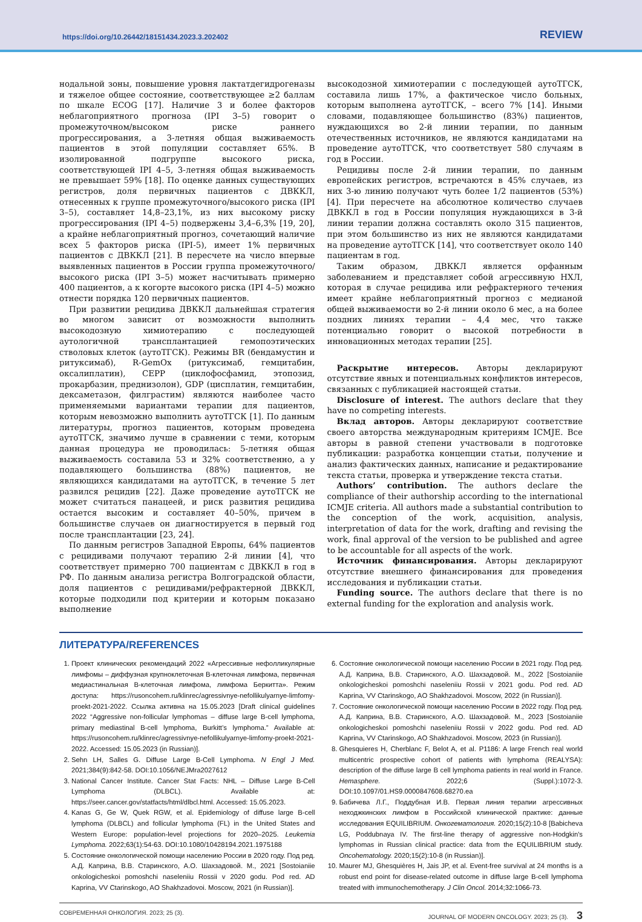https://doi.org/10.26442/18151434.2023.3.202402 REVIEW
нодальной зоны, повышение уровня лактатдегидрогеназы и тяжелое общее состояние, соответствующее ≥2 баллам по шкале ECOG [17]. Наличие 3 и более факторов неблагоприятного прогноза (IPI 3–5) говорит о промежуточном/высоком риске раннего прогрессирования, а 3-летняя общая выживаемость пациентов в этой популяции составляет 65%. В изолированной подгруппе высокого риска, соответствующей IPI 4–5, 3-летняя общая выживаемость не превышает 59% [18]. По оценке данных существующих регистров, доля первичных пациентов с ДВККЛ, отнесенных к группе промежуточного/высокого риска (IPI 3–5), составляет 14,8–23,1%, из них высокому риску прогрессирования (IPI 4–5) подвержены 3,4–6,3% [19, 20], а крайне неблагоприятный прогноз, сочетающий наличие всех 5 факторов риска (IPI-5), имеет 1% первичных пациентов с ДВККЛ [21]. В пересчете на число впервые выявленных пациентов в России группа промежуточного/высокого риска (IPI 3–5) может насчитывать примерно 400 пациентов, а к когорте высокого риска (IPI 4–5) можно отнести порядка 120 первичных пациентов.
При развитии рецидива ДВККЛ дальнейшая стратегия во многом зависит от возможности выполнить высокодозную химиотерапию с последующей аутологичной трансплантацией гемопоэтических стволовых клеток (аутоТГСК). Режимы BR (бендамустин и ритуксимаб), R-GemOx (ритуксимаб, гемцитабин, оксалиплатин), CEPP (циклофосфамид, этопозид, прокарбазин, преднизолон), GDP (цисплатин, гемцитабин, дексаметазон, филграстим) являются наиболее часто применяемыми вариантами терапии для пациентов, которым невозможно выполнить аутоТГСК [1]. По данным литературы, прогноз пациентов, которым проведена аутоТГСК, значимо лучше в сравнении с теми, которым данная процедура не проводилась: 5-летняя общая выживаемость составила 53 и 32% соответственно, а у подавляющего большинства (88%) пациентов, не являющихся кандидатами на аутоТГСК, в течение 5 лет развился рецидив [22]. Даже проведение аутоТГСК не может считаться панацеей, и риск развития рецидива остается высоким и составляет 40–50%, причем в большинстве случаев он диагностируется в первый год после трансплантации [23, 24].
По данным регистров Западной Европы, 64% пациентов с рецидивами получают терапию 2-й линии [4], что соответствует примерно 700 пациентам с ДВККЛ в год в РФ. По данным анализа регистра Волгоградской области, доля пациентов с рецидивами/рефрактерной ДВККЛ, которые подходили под критерии и которым показано выполнение
высокодозной химиотерапии с последующей аутоТГСК, составила лишь 17%, а фактическое число больных, которым выполнена аутоТГСК, – всего 7% [14]. Иными словами, подавляющее большинство (83%) пациентов, нуждающихся во 2-й линии терапии, по данным отечественных источников, не являются кандидатами на проведение аутоТГСК, что соответствует 580 случаям в год в России.
Рецидивы после 2-й линии терапии, по данным европейских регистров, встречаются в 45% случаев, из них 3-ю линию получают чуть более 1/2 пациентов (53%) [4]. При пересчете на абсолютное количество случаев ДВККЛ в год в России популяция нуждающихся в 3-й линии терапии должна составлять около 315 пациентов, при этом большинство из них не являются кандидатами на проведение аутоТГСК [14], что соответствует около 140 пациентам в год.
Таким образом, ДВККЛ является орфанным заболеванием и представляет собой агрессивную НХЛ, которая в случае рецидива или рефрактерного течения имеет крайне неблагоприятный прогноз с медианой общей выживаемости во 2-й линии около 6 мес, а на более поздних линиях терапии – 4,4 мес, что также потенциально говорит о высокой потребности в инновационных методах терапии [25].
Раскрытие интересов. Авторы декларируют отсутствие явных и потенциальных конфликтов интересов, связанных с публикацией настоящей статьи.
Disclosure of interest. The authors declare that they have no competing interests.
Вклад авторов. Авторы декларируют соответствие своего авторства международным критериям ICMJE. Все авторы в равной степени участвовали в подготовке публикации: разработка концепции статьи, получение и анализ фактических данных, написание и редактирование текста статьи, проверка и утверждение текста статьи.
Authors’ contribution. The authors declare the compliance of their authorship according to the international ICMJE criteria. All authors made a substantial contribution to the conception of the work, acquisition, analysis, interpretation of data for the work, drafting and revising the work, final approval of the version to be published and agree to be accountable for all aspects of the work.
Источник финансирования. Авторы декларируют отсутствие внешнего финансирования для проведения исследования и публикации статьи.
Funding source. The authors declare that there is no external funding for the exploration and analysis work.
ЛИТЕРАТУРА/REFERENCES
1. Проект клинических рекомендаций 2022 «Агрессивные нефолликулярные лимфомы – диффузная крупноклеточная В-клеточная лимфома, первичная медиастинальная В-клеточная лимфома, лимфома Беркитта». Режим доступа: https://rusoncohem.ru/klinrec/agressivnye-nefollikulyarnye-limfomy-proekt-2021-2022. Ссылка активна на 15.05.2023 [Draft clinical guidelines 2022 “Aggressive non-follicular lymphomas – diffuse large B-cell lymphoma, primary mediastinal B-cell lymphoma, Burkitt’s lymphoma.” Available at: https://rusoncohem.ru/klinrec/agressivnye-nefollikulyarnye-limfomy-proekt-2021-2022. Accessed: 15.05.2023 (in Russian)].
2. Sehn LH, Salles G. Diffuse Large B-Cell Lymphoma. N Engl J Med. 2021;384(9):842-58. DOI:10.1056/NEJMra2027612
3. National Cancer Institute. Cancer Stat Facts: NHL – Diffuse Large B-Cell Lymphoma (DLBCL). Available at: https://seer.cancer.gov/statfacts/html/dlbcl.html. Accessed: 15.05.2023.
4. Kanas G, Ge W, Quek RGW, et al. Epidemiology of diffuse large B-cell lymphoma (DLBCL) and follicular lymphoma (FL) in the United States and Western Europe: population-level projections for 2020–2025. Leukemia Lymphoma. 2022;63(1):54-63. DOI:10.1080/10428194.2021.1975188
5. Состояние онкологической помощи населению России в 2020 году. Под ред. А.Д. Каприна, В.В. Старинского, А.О. Шахзадовой. М., 2021 [Sostoianiie onkologicheskoi pomoshchi naseleniiu Rossii v 2020 godu. Pod red. AD Kaprina, VV Ctarinskogo, AO Shakhzadovoi. Moscow, 2021 (in Russian)].
6. Состояние онкологической помощи населению России в 2021 году. Под ред. А.Д. Каприна, В.В. Старинского, А.О. Шахзадовой. М., 2022 [Sostoianiie onkologicheskoi pomoshchi naseleniiu Rossii v 2021 godu. Pod red. AD Kaprina, VV Ctarinskogo, AO Shakhzadovoi. Moscow, 2022 (in Russian)].
7. Состояние онкологической помощи населению России в 2022 году. Под ред. А.Д. Каприна, В.В. Старинского, А.О. Шахзадовой. М., 2023 [Sostoianiie onkologicheskoi pomoshchi naseleniiu Rossii v 2022 godu. Pod red. AD Kaprina, VV Ctarinskogo, AO Shakhzadovoi. Moscow, 2023 (in Russian)].
8. Ghesquieres H, Cherblanc F, Belot A, et al. P1186: A large French real world multicentric prospective cohort of patients with lymphoma (REALYSA): description of the diffuse large B cell lymphoma patients in real world in France. Hemasphere. 2022;6 (Suppl.):1072-3. DOI:10.1097/01.HS9.0000847608.68270.ea
9. Бабичева Л.Г., Поддубная И.В. Первая линия терапии агрессивных неходжкинских лимфом в Российской клинической практике: данные исследования EQUILIBRIUM. Онкогематология. 2020;15(2):10-8 [Babicheva LG, Poddubnaya IV. The first-line therapy of aggressive non-Hodgkin's lymphomas in Russian clinical practice: data from the EQUILIBRIUM study. Oncohematology. 2020;15(2):10-8 (in Russian)].
10. Maurer MJ, Ghesquières H, Jais JP, et al. Event-free survival at 24 months is a robust end point for disease-related outcome in diffuse large B-cell lymphoma treated with immunochemotherapy. J Clin Oncol. 2014;32:1066-73.
СОВРЕМЕННАЯ ОНКОЛОГИЯ. 2023; 25 (3). JOURNAL OF MODERN ONCOLOGY. 2023; 25 (3). 3